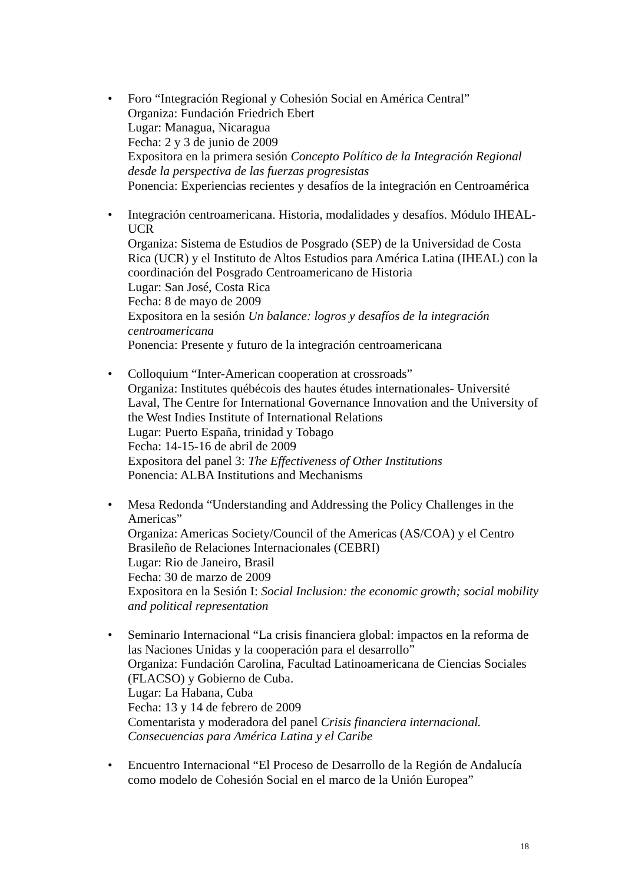• Foro “Integración Regional y Cohesión Social en América Central”
Organiza: Fundación Friedrich Ebert
Lugar: Managua, Nicaragua
Fecha: 2 y 3 de junio de 2009
Expositora en la primera sesión Concepto Político de la Integración Regional desde la perspectiva de las fuerzas progresistas
Ponencia: Experiencias recientes y desafíos de la integración en Centroamérica
• Integración centroamericana. Historia, modalidades y desafíos. Módulo IHEAL-UCR
Organiza: Sistema de Estudios de Posgrado (SEP) de la Universidad de Costa Rica (UCR) y el Instituto de Altos Estudios para América Latina (IHEAL) con la coordinación del Posgrado Centroamericano de Historia
Lugar: San José, Costa Rica
Fecha: 8 de mayo de 2009
Expositora en la sesión Un balance: logros y desafíos de la integración centroamericana
Ponencia: Presente y futuro de la integración centroamericana
• Colloquium “Inter-American cooperation at crossroads”
Organiza: Institutes québécois des hautes études internationales- Université Laval, The Centre for International Governance Innovation and the University of the West Indies Institute of International Relations
Lugar: Puerto España, trinidad y Tobago
Fecha: 14-15-16 de abril de 2009
Expositora del panel 3: The Effectiveness of Other Institutions
Ponencia: ALBA Institutions and Mechanisms
• Mesa Redonda “Understanding and Addressing the Policy Challenges in the Americas”
Organiza: Americas Society/Council of the Americas (AS/COA) y el Centro Brasileño de Relaciones Internacionales (CEBRI)
Lugar: Rio de Janeiro, Brasil
Fecha: 30 de marzo de 2009
Expositora en la Sesión I: Social Inclusion: the economic growth; social mobility and political representation
• Seminario Internacional “La crisis financiera global: impactos en la reforma de las Naciones Unidas y la cooperación para el desarrollo”
Organiza: Fundación Carolina, Facultad Latinoamericana de Ciencias Sociales (FLACSO) y Gobierno de Cuba.
Lugar: La Habana, Cuba
Fecha: 13 y 14 de febrero de 2009
Comentarista y moderadora del panel Crisis financiera internacional. Consecuencias para América Latina y el Caribe
• Encuentro Internacional “El Proceso de Desarrollo de la Región de Andalucía como modelo de Cohesión Social en el marco de la Unión Europea”
18